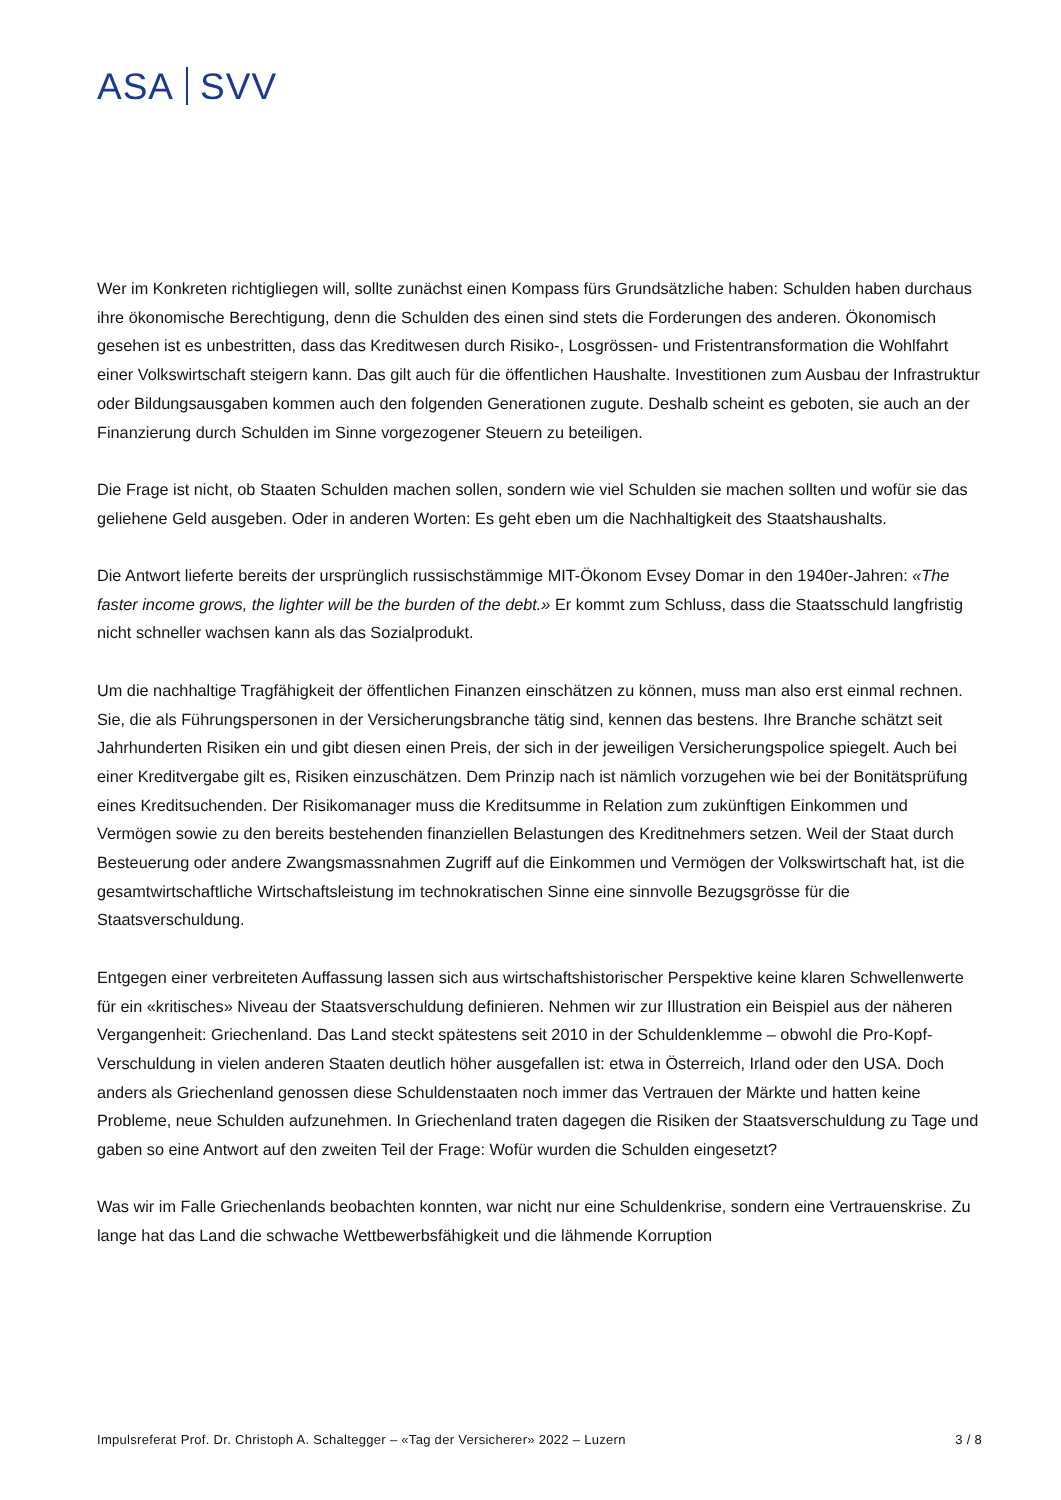ASA SVV
Wer im Konkreten richtigliegen will, sollte zunächst einen Kompass fürs Grundsätzliche haben: Schulden haben durchaus ihre ökonomische Berechtigung, denn die Schulden des einen sind stets die Forderungen des anderen. Ökonomisch gesehen ist es unbestritten, dass das Kreditwesen durch Risiko-, Losgrössen- und Fristentransformation die Wohlfahrt einer Volkswirtschaft steigern kann. Das gilt auch für die öffentlichen Haushalte. Investitionen zum Ausbau der Infrastruktur oder Bildungsausgaben kommen auch den folgenden Generationen zugute. Deshalb scheint es geboten, sie auch an der Finanzierung durch Schulden im Sinne vorgezogener Steuern zu beteiligen.
Die Frage ist nicht, ob Staaten Schulden machen sollen, sondern wie viel Schulden sie machen sollten und wofür sie das geliehene Geld ausgeben. Oder in anderen Worten: Es geht eben um die Nachhaltigkeit des Staatshaushalts.
Die Antwort lieferte bereits der ursprünglich russischstämmige MIT-Ökonom Evsey Domar in den 1940er-Jahren: «The faster income grows, the lighter will be the burden of the debt.» Er kommt zum Schluss, dass die Staatsschuld langfristig nicht schneller wachsen kann als das Sozialprodukt.
Um die nachhaltige Tragfähigkeit der öffentlichen Finanzen einschätzen zu können, muss man also erst einmal rechnen. Sie, die als Führungspersonen in der Versicherungsbranche tätig sind, kennen das bestens. Ihre Branche schätzt seit Jahrhunderten Risiken ein und gibt diesen einen Preis, der sich in der jeweiligen Versicherungspolice spiegelt. Auch bei einer Kreditvergabe gilt es, Risiken einzuschätzen. Dem Prinzip nach ist nämlich vorzugehen wie bei der Bonitätsprüfung eines Kreditsuchenden. Der Risikomanager muss die Kreditsumme in Relation zum zukünftigen Einkommen und Vermögen sowie zu den bereits bestehenden finanziellen Belastungen des Kreditnehmers setzen. Weil der Staat durch Besteuerung oder andere Zwangsmassnahmen Zugriff auf die Einkommen und Vermögen der Volkswirtschaft hat, ist die gesamtwirtschaftliche Wirtschaftsleistung im technokratischen Sinne eine sinnvolle Bezugsgrösse für die Staatsverschuldung.
Entgegen einer verbreiteten Auffassung lassen sich aus wirtschaftshistorischer Perspektive keine klaren Schwellenwerte für ein «kritisches» Niveau der Staatsverschuldung definieren. Nehmen wir zur Illustration ein Beispiel aus der näheren Vergangenheit: Griechenland. Das Land steckt spätestens seit 2010 in der Schuldenklemme – obwohl die Pro-Kopf-Verschuldung in vielen anderen Staaten deutlich höher ausgefallen ist: etwa in Österreich, Irland oder den USA. Doch anders als Griechenland genossen diese Schuldenstaaten noch immer das Vertrauen der Märkte und hatten keine Probleme, neue Schulden aufzunehmen. In Griechenland traten dagegen die Risiken der Staatsverschuldung zu Tage und gaben so eine Antwort auf den zweiten Teil der Frage: Wofür wurden die Schulden eingesetzt?
Was wir im Falle Griechenlands beobachten konnten, war nicht nur eine Schuldenkrise, sondern eine Vertrauenskrise. Zu lange hat das Land die schwache Wettbewerbsfähigkeit und die lähmende Korruption
Impulsreferat Prof. Dr. Christoph A. Schaltegger – «Tag der Versicherer» 2022 – Luzern 3 / 8